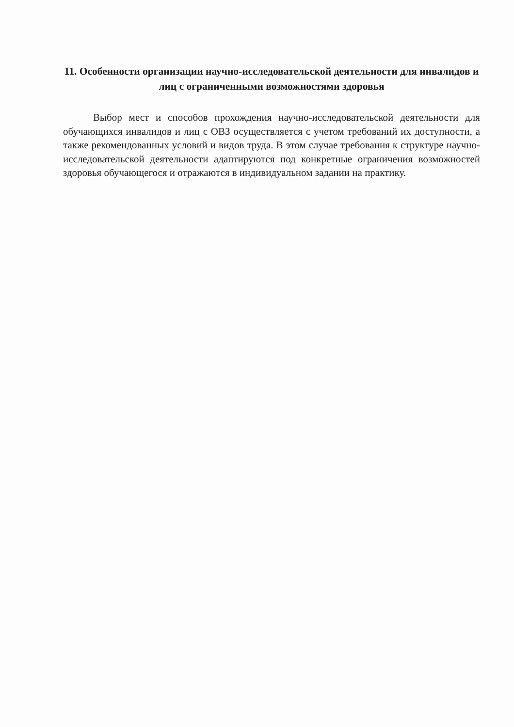11. Особенности организации научно-исследовательской деятельности для инвалидов и лиц с ограниченными возможностями здоровья
Выбор мест и способов прохождения научно-исследовательской деятельности для обучающихся инвалидов и лиц с ОВЗ осуществляется с учетом требований их доступности, а также рекомендованных условий и видов труда. В этом случае требования к структуре научно-исследовательской деятельности адаптируются под конкретные ограничения возможностей здоровья обучающегося и отражаются в индивидуальном задании на практику.